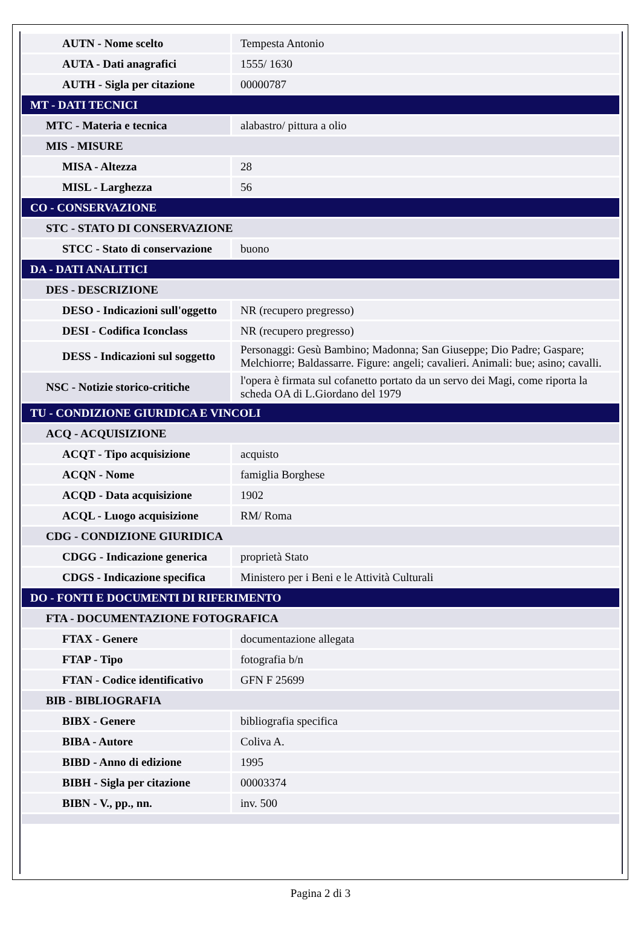| AUTN - Nome scelto | Tempesta Antonio |
| AUTA - Dati anagrafici | 1555/ 1630 |
| AUTH - Sigla per citazione | 00000787 |
| MT - DATI TECNICI | |
| MTC - Materia e tecnica | alabastro/ pittura a olio |
| MIS - MISURE | |
| MISA - Altezza | 28 |
| MISL - Larghezza | 56 |
| CO - CONSERVAZIONE | |
| STC - STATO DI CONSERVAZIONE | |
| STCC - Stato di conservazione | buono |
| DA - DATI ANALITICI | |
| DES - DESCRIZIONE | |
| DESO - Indicazioni sull'oggetto | NR (recupero pregresso) |
| DESI - Codifica Iconclass | NR (recupero pregresso) |
| DESS - Indicazioni sul soggetto | Personaggi: Gesù Bambino; Madonna; San Giuseppe; Dio Padre; Gaspare; Melchiorre; Baldassarre. Figure: angeli; cavalieri. Animali: bue; asino; cavalli. |
| NSC - Notizie storico-critiche | l'opera è firmata sul cofanetto portato da un servo dei Magi, come riporta la scheda OA di L.Giordano del 1979 |
| TU - CONDIZIONE GIURIDICA E VINCOLI | |
| ACQ - ACQUISIZIONE | |
| ACQT - Tipo acquisizione | acquisto |
| ACQN - Nome | famiglia Borghese |
| ACQD - Data acquisizione | 1902 |
| ACQL - Luogo acquisizione | RM/ Roma |
| CDG - CONDIZIONE GIURIDICA | |
| CDGG - Indicazione generica | proprietà Stato |
| CDGS - Indicazione specifica | Ministero per i Beni e le Attività Culturali |
| DO - FONTI E DOCUMENTI DI RIFERIMENTO | |
| FTA - DOCUMENTAZIONE FOTOGRAFICA | |
| FTAX - Genere | documentazione allegata |
| FTAP - Tipo | fotografia b/n |
| FTAN - Codice identificativo | GFN F 25699 |
| BIB - BIBLIOGRAFIA | |
| BIBX - Genere | bibliografia specifica |
| BIBA - Autore | Coliva A. |
| BIBD - Anno di edizione | 1995 |
| BIBH - Sigla per citazione | 00003374 |
| BIBN - V., pp., nn. | inv. 500 |
Pagina 2 di 3